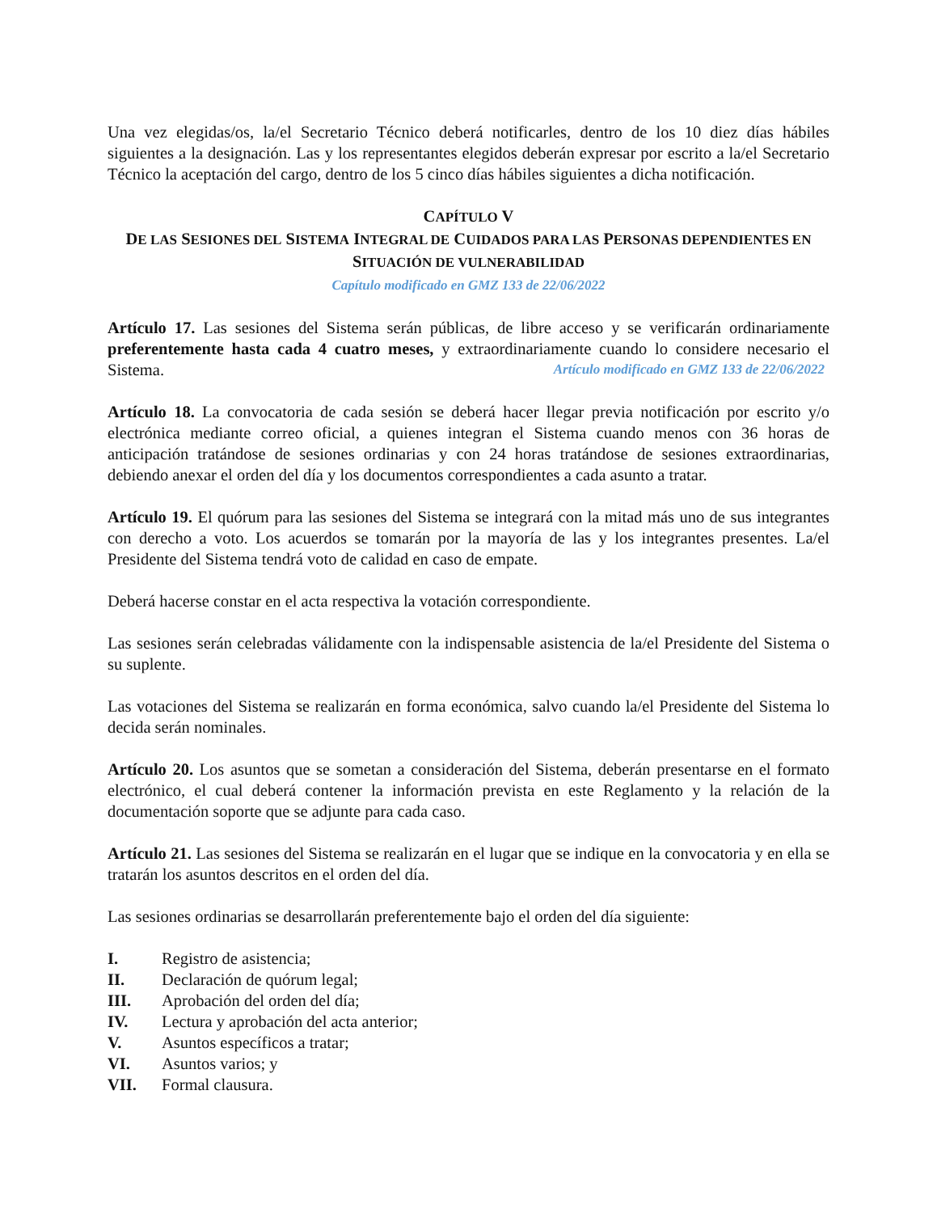Una vez elegidas/os, la/el Secretario Técnico deberá notificarles, dentro de los 10 diez días hábiles siguientes a la designación. Las y los representantes elegidos deberán expresar por escrito a la/el Secretario Técnico la aceptación del cargo, dentro de los 5 cinco días hábiles siguientes a dicha notificación.
CAPÍTULO V
DE LAS SESIONES DEL SISTEMA INTEGRAL DE CUIDADOS PARA LAS PERSONAS DEPENDIENTES EN
SITUACIÓN DE VULNERABILIDAD
Capítulo modificado en GMZ 133 de 22/06/2022
Artículo 17. Las sesiones del Sistema serán públicas, de libre acceso y se verificarán ordinariamente preferentemente hasta cada 4 cuatro meses, y extraordinariamente cuando lo considere necesario el Sistema. Artículo modificado en GMZ 133 de 22/06/2022
Artículo 18. La convocatoria de cada sesión se deberá hacer llegar previa notificación por escrito y/o electrónica mediante correo oficial, a quienes integran el Sistema cuando menos con 36 horas de anticipación tratándose de sesiones ordinarias y con 24 horas tratándose de sesiones extraordinarias, debiendo anexar el orden del día y los documentos correspondientes a cada asunto a tratar.
Artículo 19. El quórum para las sesiones del Sistema se integrará con la mitad más uno de sus integrantes con derecho a voto. Los acuerdos se tomarán por la mayoría de las y los integrantes presentes. La/el Presidente del Sistema tendrá voto de calidad en caso de empate.
Deberá hacerse constar en el acta respectiva la votación correspondiente.
Las sesiones serán celebradas válidamente con la indispensable asistencia de la/el Presidente del Sistema o su suplente.
Las votaciones del Sistema se realizarán en forma económica, salvo cuando la/el Presidente del Sistema lo decida serán nominales.
Artículo 20. Los asuntos que se sometan a consideración del Sistema, deberán presentarse en el formato electrónico, el cual deberá contener la información prevista en este Reglamento y la relación de la documentación soporte que se adjunte para cada caso.
Artículo 21. Las sesiones del Sistema se realizarán en el lugar que se indique en la convocatoria y en ella se tratarán los asuntos descritos en el orden del día.
Las sesiones ordinarias se desarrollarán preferentemente bajo el orden del día siguiente:
I. Registro de asistencia;
II. Declaración de quórum legal;
III. Aprobación del orden del día;
IV. Lectura y aprobación del acta anterior;
V. Asuntos específicos a tratar;
VI. Asuntos varios; y
VII. Formal clausura.